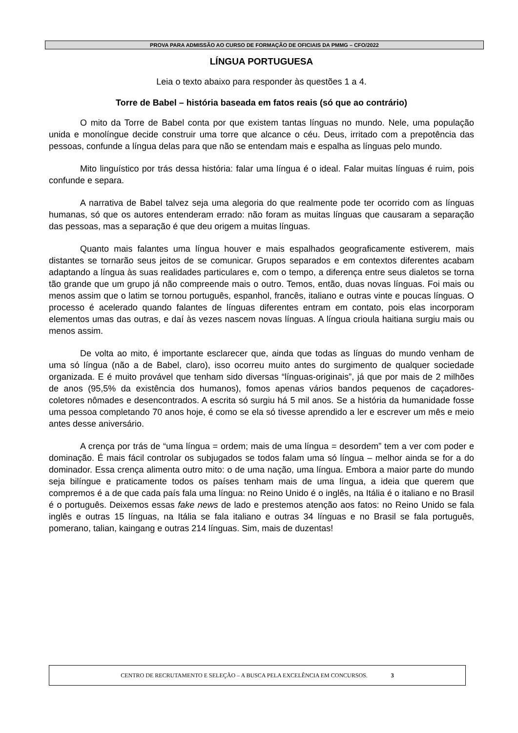PROVA PARA ADMISSÃO AO CURSO DE FORMAÇÃO DE OFICIAIS DA PMMG – CFO/2022
LÍNGUA PORTUGUESA
Leia o texto abaixo para responder às questões 1 a 4.
Torre de Babel – história baseada em fatos reais (só que ao contrário)
O mito da Torre de Babel conta por que existem tantas línguas no mundo. Nele, uma população unida e monolíngue decide construir uma torre que alcance o céu. Deus, irritado com a prepotência das pessoas, confunde a língua delas para que não se entendam mais e espalha as línguas pelo mundo.
Mito linguístico por trás dessa história: falar uma língua é o ideal. Falar muitas línguas é ruim, pois confunde e separa.
A narrativa de Babel talvez seja uma alegoria do que realmente pode ter ocorrido com as línguas humanas, só que os autores entenderam errado: não foram as muitas línguas que causaram a separação das pessoas, mas a separação é que deu origem a muitas línguas.
Quanto mais falantes uma língua houver e mais espalhados geograficamente estiverem, mais distantes se tornarão seus jeitos de se comunicar. Grupos separados e em contextos diferentes acabam adaptando a língua às suas realidades particulares e, com o tempo, a diferença entre seus dialetos se torna tão grande que um grupo já não compreende mais o outro. Temos, então, duas novas línguas. Foi mais ou menos assim que o latim se tornou português, espanhol, francês, italiano e outras vinte e poucas línguas. O processo é acelerado quando falantes de línguas diferentes entram em contato, pois elas incorporam elementos umas das outras, e daí às vezes nascem novas línguas. A língua crioula haitiana surgiu mais ou menos assim.
De volta ao mito, é importante esclarecer que, ainda que todas as línguas do mundo venham de uma só língua (não a de Babel, claro), isso ocorreu muito antes do surgimento de qualquer sociedade organizada. E é muito provável que tenham sido diversas “línguas-originais”, já que por mais de 2 milhões de anos (95,5% da existência dos humanos), fomos apenas vários bandos pequenos de caçadores-coletores nômades e desencontrados. A escrita só surgiu há 5 mil anos. Se a história da humanidade fosse uma pessoa completando 70 anos hoje, é como se ela só tivesse aprendido a ler e escrever um mês e meio antes desse aniversário.
A crença por trás de “uma língua = ordem; mais de uma língua = desordem” tem a ver com poder e dominação. É mais fácil controlar os subjugados se todos falam uma só língua – melhor ainda se for a do dominador. Essa crença alimenta outro mito: o de uma nação, uma língua. Embora a maior parte do mundo seja bilíngue e praticamente todos os países tenham mais de uma língua, a ideia que querem que compremos é a de que cada país fala uma língua: no Reino Unido é o inglês, na Itália é o italiano e no Brasil é o português. Deixemos essas fake news de lado e prestemos atenção aos fatos: no Reino Unido se fala inglês e outras 15 línguas, na Itália se fala italiano e outras 34 línguas e no Brasil se fala português, pomerano, talian, kaingang e outras 214 línguas. Sim, mais de duzentas!
CENTRO DE RECRUTAMENTO E SELEÇÃO – A BUSCA PELA EXCELÊNCIA EM CONCURSOS. 3